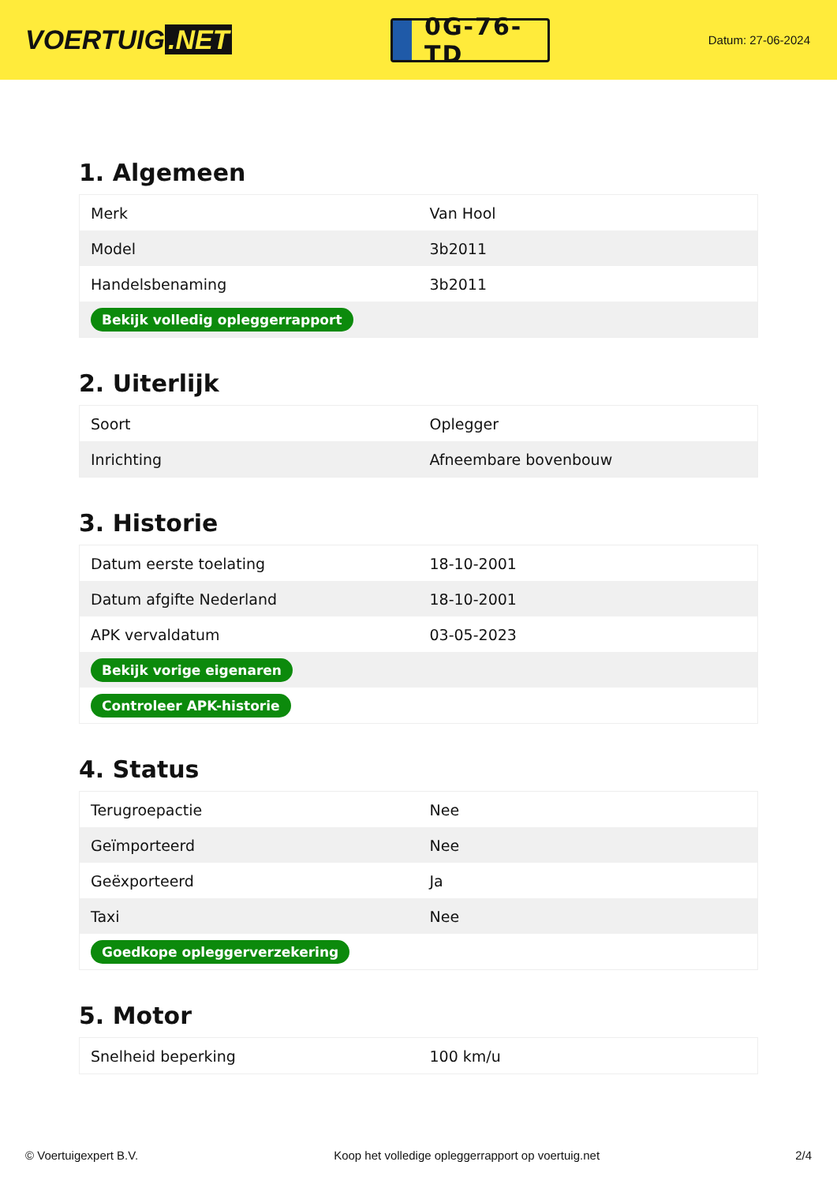VOERTUIG.NET
0G-76-TD
Datum: 27-06-2024
1. Algemeen
| Merk | Van Hool |
| Model | 3b2011 |
| Handelsbenaming | 3b2011 |
| Bekijk volledig opleggerrapport | |
2. Uiterlijk
| Soort | Oplegger |
| Inrichting | Afneembare bovenbouw |
3. Historie
| Datum eerste toelating | 18-10-2001 |
| Datum afgifte Nederland | 18-10-2001 |
| APK vervaldatum | 03-05-2023 |
| Bekijk vorige eigenaren | |
| Controleer APK-historie | |
4. Status
| Terugroepactie | Nee |
| Geïmporteerd | Nee |
| Geëxporteerd | Ja |
| Taxi | Nee |
| Goedkope opleggerverzekering | |
5. Motor
| Snelheid beperking | 100 km/u |
© Voertuigexpert B.V. Koop het volledige opleggerrapport op voertuig.net 2/4